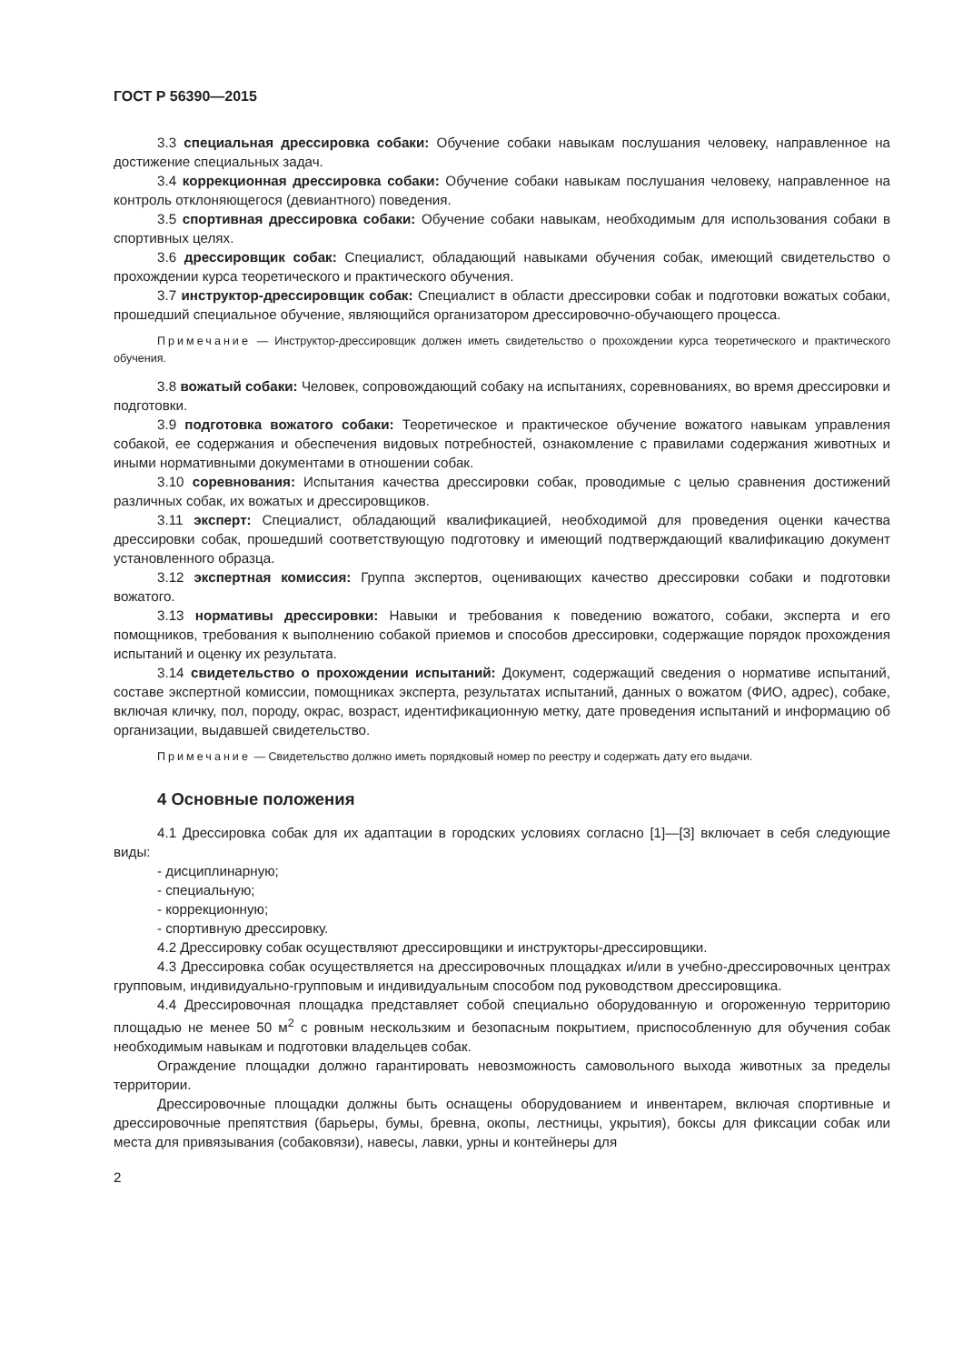ГОСТ Р 56390—2015
3.3 специальная дрессировка собаки: Обучение собаки навыкам послушания человеку, направленное на достижение специальных задач.
3.4 коррекционная дрессировка собаки: Обучение собаки навыкам послушания человеку, направленное на контроль отклоняющегося (девиантного) поведения.
3.5 спортивная дрессировка собаки: Обучение собаки навыкам, необходимым для использования собаки в спортивных целях.
3.6 дрессировщик собак: Специалист, обладающий навыками обучения собак, имеющий свидетельство о прохождении курса теоретического и практического обучения.
3.7 инструктор-дрессировщик собак: Специалист в области дрессировки собак и подготовки вожатых собаки, прошедший специальное обучение, являющийся организатором дрессировочно-обучающего процесса.
Примечание — Инструктор-дрессировщик должен иметь свидетельство о прохождении курса теоретического и практического обучения.
3.8 вожатый собаки: Человек, сопровождающий собаку на испытаниях, соревнованиях, во время дрессировки и подготовки.
3.9 подготовка вожатого собаки: Теоретическое и практическое обучение вожатого навыкам управления собакой, ее содержания и обеспечения видовых потребностей, ознакомление с правилами содержания животных и иными нормативными документами в отношении собак.
3.10 соревнования: Испытания качества дрессировки собак, проводимые с целью сравнения достижений различных собак, их вожатых и дрессировщиков.
3.11 эксперт: Специалист, обладающий квалификацией, необходимой для проведения оценки качества дрессировки собак, прошедший соответствующую подготовку и имеющий подтверждающий квалификацию документ установленного образца.
3.12 экспертная комиссия: Группа экспертов, оценивающих качество дрессировки собаки и подготовки вожатого.
3.13 нормативы дрессировки: Навыки и требования к поведению вожатого, собаки, эксперта и его помощников, требования к выполнению собакой приемов и способов дрессировки, содержащие порядок прохождения испытаний и оценку их результата.
3.14 свидетельство о прохождении испытаний: Документ, содержащий сведения о нормативе испытаний, составе экспертной комиссии, помощниках эксперта, результатах испытаний, данных о вожатом (ФИО, адрес), собаке, включая кличку, пол, породу, окрас, возраст, идентификационную метку, дате проведения испытаний и информацию об организации, выдавшей свидетельство.
Примечание — Свидетельство должно иметь порядковый номер по реестру и содержать дату его выдачи.
4 Основные положения
4.1 Дрессировка собак для их адаптации в городских условиях согласно [1]—[3] включает в себя следующие виды:
- дисциплинарную;
- специальную;
- коррекционную;
- спортивную дрессировку.
4.2 Дрессировку собак осуществляют дрессировщики и инструкторы-дрессировщики.
4.3 Дрессировка собак осуществляется на дрессировочных площадках и/или в учебно-дрессировочных центрах групповым, индивидуально-групповым и индивидуальным способом под руководством дрессировщика.
4.4 Дрессировочная площадка представляет собой специально оборудованную и огороженную территорию площадью не менее 50 м<sup>2</sup> с ровным нескользким и безопасным покрытием, приспособленную для обучения собак необходимым навыкам и подготовки владельцев собак.
Ограждение площадки должно гарантировать невозможность самовольного выхода животных за пределы территории.
Дрессировочные площадки должны быть оснащены оборудованием и инвентарем, включая спортивные и дрессировочные препятствия (барьеры, бумы, бревна, окопы, лестницы, укрытия), боксы для фиксации собак или места для привязывания (собаковязи), навесы, лавки, урны и контейнеры для
2